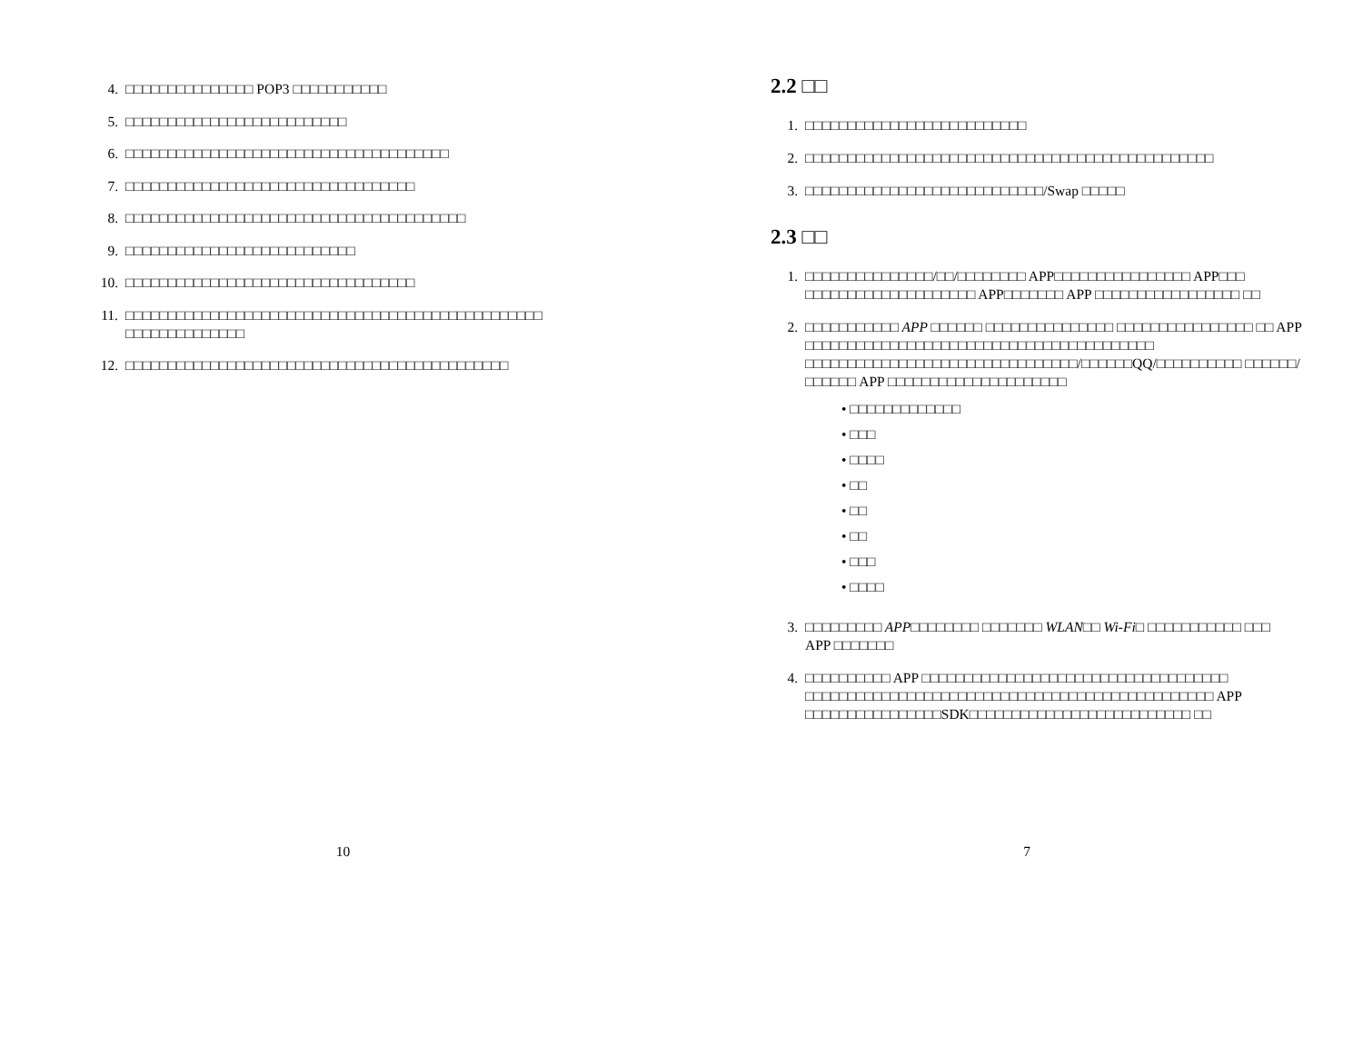4. □□□□□□□□□□□□□□□ POP3 □□□□□□□□□□□
5. □□□□□□□□□□□□□□□□□□□□□□□□□□
6. □□□□□□□□□□□□□□□□□□□□□□□□□□□□□□□□□□□□□□
7. □□□□□□□□□□□□□□□□□□□□□□□□□□□□□□□□□□
8. □□□□□□□□□□□□□□□□□□□□□□□□□□□□□□□□□□□□□□□□
9. □□□□□□□□□□□□□□□□□□□□□□□□□□□
10. □□□□□□□□□□□□□□□□□□□□□□□□□□□□□□□□□□
11. □□□□□□□□□□□□□□□□□□□□□□□□□□□□□□□□□□□□□□□□□□□□□□□□□ □□□□□□□□□□□□□□
12. □□□□□□□□□□□□□□□□□□□□□□□□□□□□□□□□□□□□□□□□□□□□□
10
2.2 □□
1. □□□□□□□□□□□□□□□□□□□□□□□□□□
2. □□□□□□□□□□□□□□□□□□□□□□□□□□□□□□□□□□□□□□□□□□□□□□□□
3. □□□□□□□□□□□□□□□□□□□□□□□□□□□□/Swap □□□□□
2.3 □□
1. □□□□□□□□□□□□□□□/□□/□□□□□□□□ APP□□□□□□□□□□□□□□□□ APP□□□ □□□□□□□□□□□□□□□□□□□□ APP□□□□□□□ APP □□□□□□□□□□□□□□□□□ □□
2. □□□□□□□□□□□ APP □□□□□□ □□□□□□□□□□□□□□□ □□□□□□□□□□□□□□□□ □□ APP □□□□□□□□□□□□□□□□□□□□□□□□□□□□□□□□□□□□□□□□□ □□□□□□□□□□□□□□□□□□□□□□□□□□□□□□□□/□□□□□□QQ/□□□□□□□□□□ □□□□□□/□□□□□□ APP □□□□□□□□□□□□□□□□□□□□□
• □□□□□□□□□□□□□
• □□□
• □□□□
• □□
• □□
• □□
• □□□
• □□□□
3. □□□□□□□□□ APP□□□□□□□□ □□□□□□□ WLAN□□ Wi-Fi□ □□□□□□□□□□□ □□□ APP □□□□□□□
4. □□□□□□□□□□ APP □□□□□□□□□□□□□□□□□□□□□□□□□□□□□□□□□□□□ □□□□□□□□□□□□□□□□□□□□□□□□□□□□□□□□□□□□□□□□□□□□□□□□ APP □□□□□□□□□□□□□□□□SDK□□□□□□□□□□□□□□□□□□□□□□□□□□ □□
7